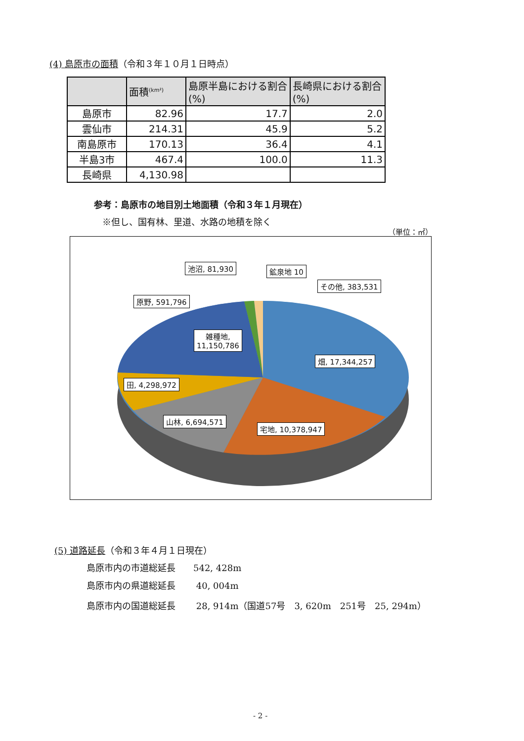(4) 島原市の面積（令和３年１０月１日時点）
| | 面積<sup>(km²)</sup> | 島原半島における割合(%) | 長崎県における割合(%) |
| --- | --- | --- | --- |
| 島原市 | 82.96 | 17.7 | 2.0 |
| 雲仙市 | 214.31 | 45.9 | 5.2 |
| 南島原市 | 170.13 | 36.4 | 4.1 |
| 半島3市 | 467.4 | 100.0 | 11.3 |
| 長崎県 | 4,130.98 | | |
参考：島原市の地目別土地面積（令和３年１月現在）
※但し、国有林、里道、水路の地積を除く
（単位：㎡）
池沼, 81,930 鉱泉地 10
その他, 383,531
原野, 591,796
雑種地,
11,150,786
畑, 17,344,257
田, 4,298,972
山林, 6,694,571
宅地, 10,378,947
(5) 道路延長（令和３年４月１日現在）
島原市内の市道総延長　　542, 428m
島原市内の県道総延長　　 40, 004m
島原市内の国道総延長　　 28, 914m（国道57号　3, 620m　251号　25, 294m）
- 2 -